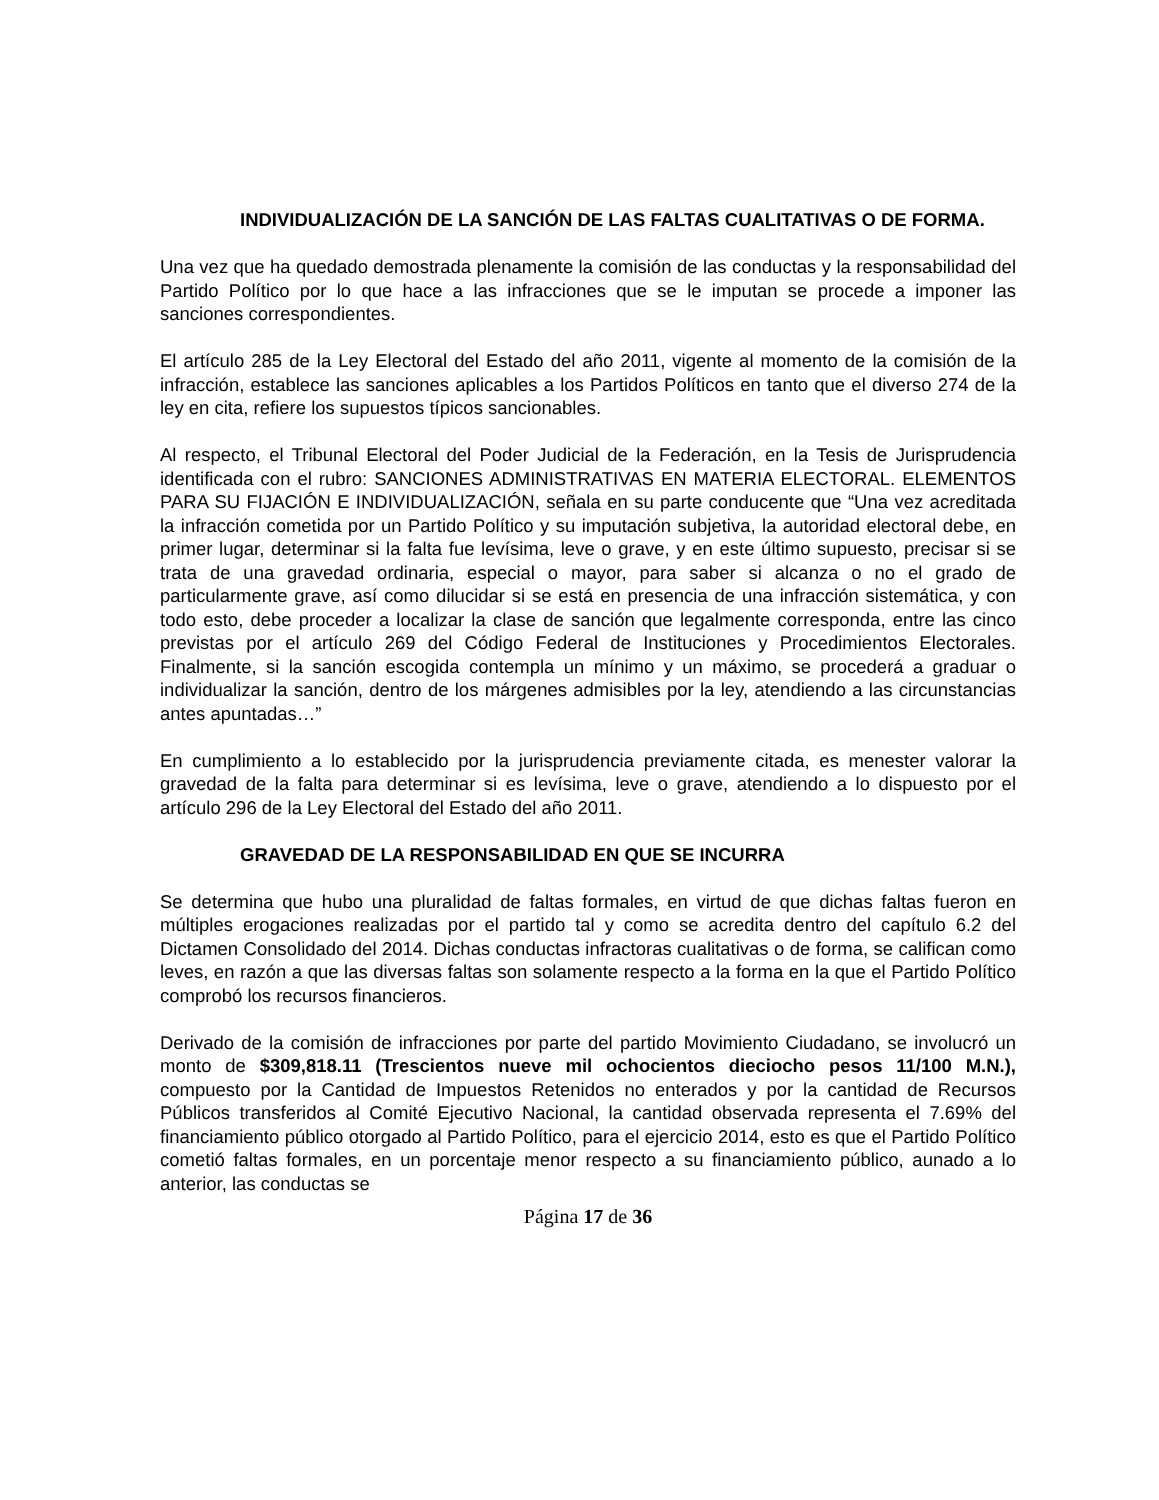INDIVIDUALIZACIÓN DE LA SANCIÓN DE LAS FALTAS CUALITATIVAS O DE FORMA.
Una vez que ha quedado demostrada plenamente la comisión de las conductas y la responsabilidad del Partido Político por lo que hace a las infracciones que se le imputan se procede a imponer las sanciones correspondientes.
El artículo 285 de la Ley Electoral del Estado del año 2011, vigente al momento de la comisión de la infracción, establece las sanciones aplicables a los Partidos Políticos en tanto que el diverso 274 de la ley en cita, refiere los supuestos típicos sancionables.
Al respecto, el Tribunal Electoral del Poder Judicial de la Federación, en la Tesis de Jurisprudencia identificada con el rubro: SANCIONES ADMINISTRATIVAS EN MATERIA ELECTORAL. ELEMENTOS PARA SU FIJACIÓN E INDIVIDUALIZACIÓN, señala en su parte conducente que “Una vez acreditada la infracción cometida por un Partido Político y su imputación subjetiva, la autoridad electoral debe, en primer lugar, determinar si la falta fue levísima, leve o grave, y en este último supuesto, precisar si se trata de una gravedad ordinaria, especial o mayor, para saber si alcanza o no el grado de particularmente grave, así como dilucidar si se está en presencia de una infracción sistemática, y con todo esto, debe proceder a localizar la clase de sanción que legalmente corresponda, entre las cinco previstas por el artículo 269 del Código Federal de Instituciones y Procedimientos Electorales. Finalmente, si la sanción escogida contempla un mínimo y un máximo, se procederá a graduar o individualizar la sanción, dentro de los márgenes admisibles por la ley, atendiendo a las circunstancias antes apuntadas…”
En cumplimiento a lo establecido por la jurisprudencia previamente citada, es menester valorar la gravedad de la falta para determinar si es levísima, leve o grave, atendiendo a lo dispuesto por el artículo 296 de la Ley Electoral del Estado del año 2011.
GRAVEDAD DE LA RESPONSABILIDAD EN QUE SE INCURRA
Se determina que hubo una pluralidad de faltas formales, en virtud de que dichas faltas fueron en múltiples erogaciones realizadas por el partido tal y como se acredita dentro del capítulo 6.2 del Dictamen Consolidado del 2014. Dichas conductas infractoras cualitativas o de forma, se califican como leves, en razón a que las diversas faltas son solamente respecto a la forma en la que el Partido Político comprobó los recursos financieros.
Derivado de la comisión de infracciones por parte del partido Movimiento Ciudadano, se involucró un monto de $309,818.11 (Trescientos nueve mil ochocientos dieciocho pesos 11/100 M.N.), compuesto por la Cantidad de Impuestos Retenidos no enterados y por la cantidad de Recursos Públicos transferidos al Comité Ejecutivo Nacional, la cantidad observada representa el 7.69% del financiamiento público otorgado al Partido Político, para el ejercicio 2014, esto es que el Partido Político cometió faltas formales, en un porcentaje menor respecto a su financiamiento público, aunado a lo anterior, las conductas se
Página 17 de 36